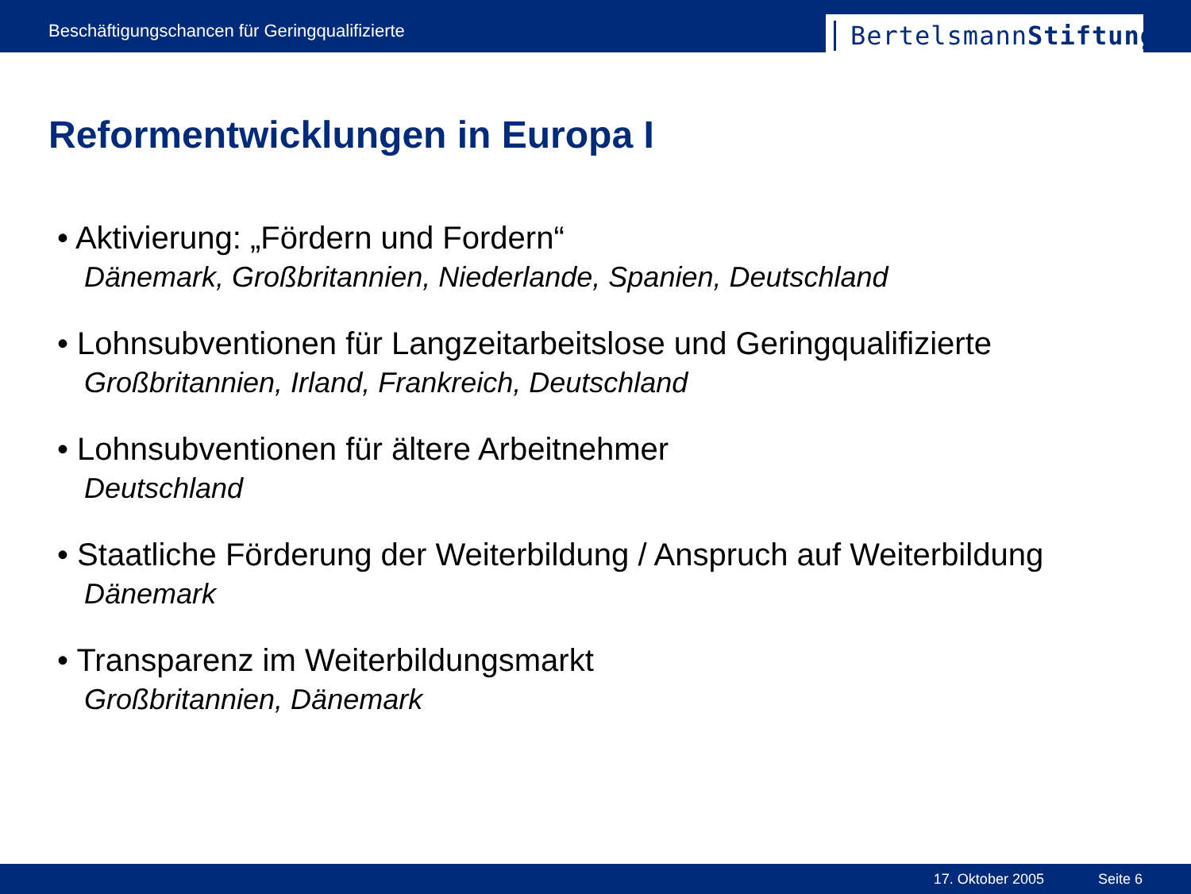Beschäftigungschancen für Geringqualifizierte
BertelsmannStiftung
Reformentwicklungen in Europa I
• Aktivierung: „Fördern und Fordern“
Dänemark, Großbritannien, Niederlande, Spanien, Deutschland
• Lohnsubventionen für Langzeitarbeitslose und Geringqualifizierte
Großbritannien, Irland, Frankreich, Deutschland
• Lohnsubventionen für ältere Arbeitnehmer
Deutschland
• Staatliche Förderung der Weiterbildung / Anspruch auf Weiterbildung
Dänemark
• Transparenz im Weiterbildungsmarkt
Großbritannien, Dänemark
17. Oktober 2005 Seite 6